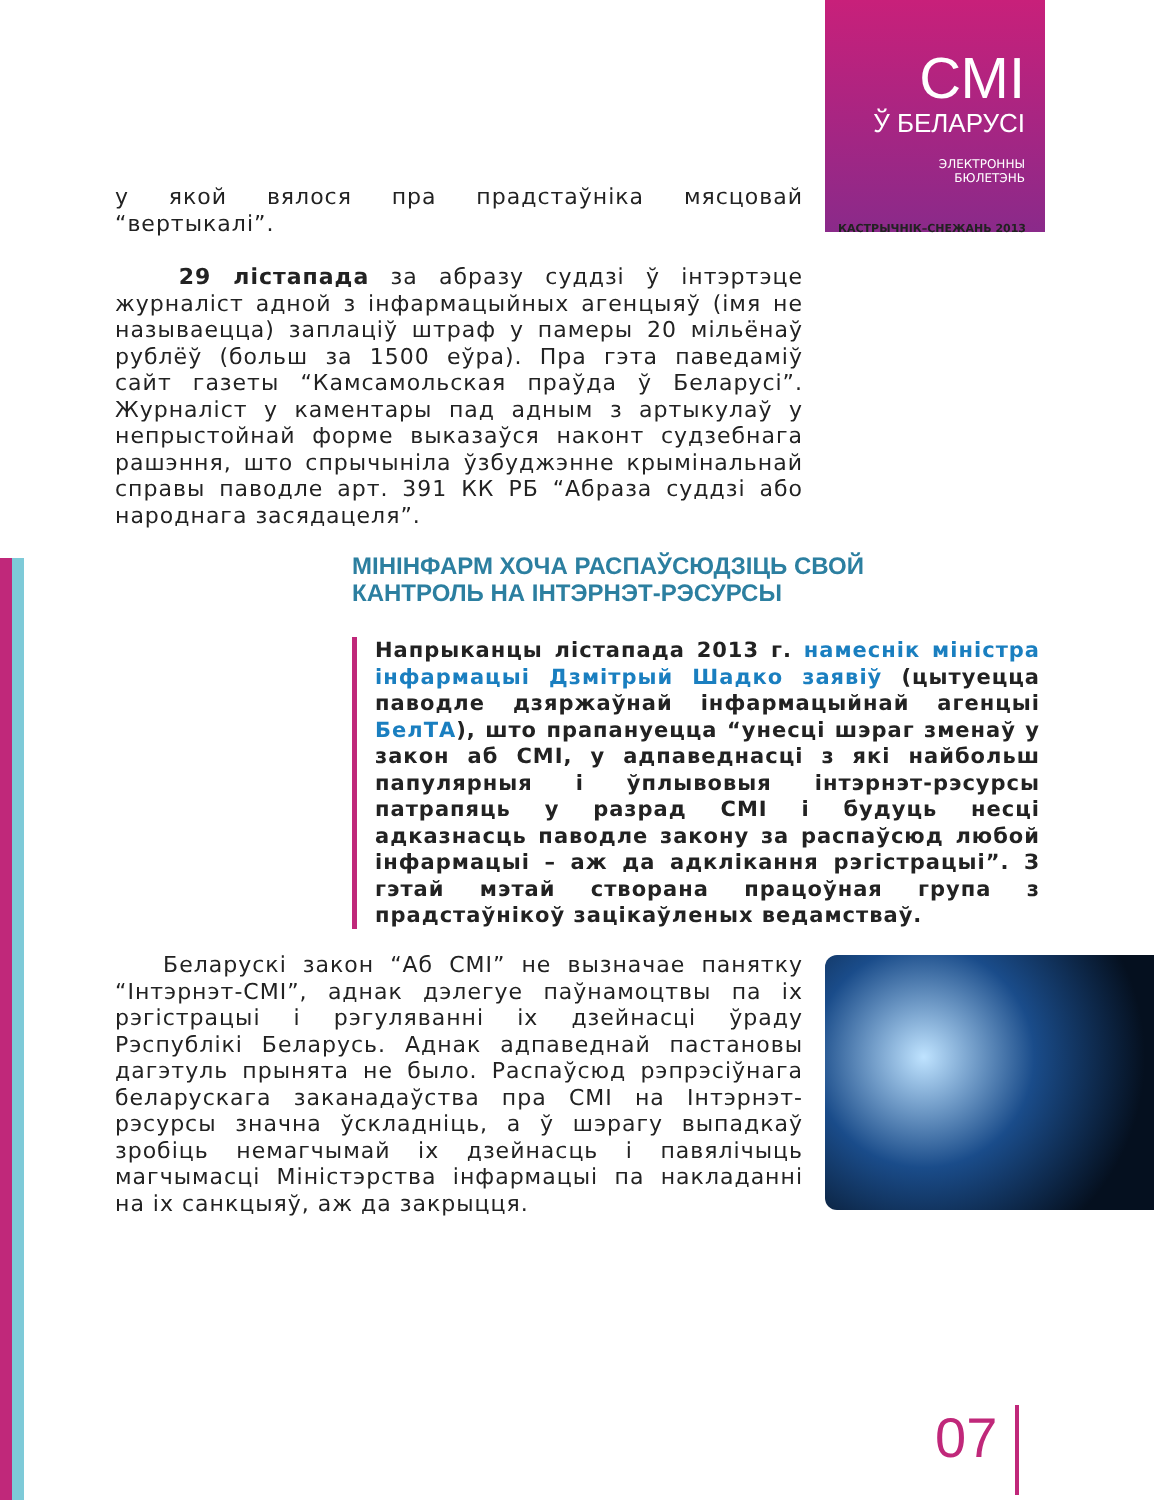СМІ
Ў БЕЛАРУСІ
ЭЛЕКТРОННЫ
БЮЛЕТЭНЬ
КАСТРЫЧНІК–СНЕЖАНЬ 2013
у якой вялося пра прадстаўніка мясцовай “вертыкалі”.
29 лістапада за абразу суддзі ў інтэртэце журналіст адной з інфармацыйных агенцыяў (імя не называецца) заплаціў штраф у памеры 20 мільёнаў рублёў (больш за 1500 еўра). Пра гэта паведаміў сайт газеты “Камсамольская праўда ў Беларусі”. Журналіст у каментары пад адным з артыкулаў у непрыстойнай форме выказаўся наконт судзебнага рашэння, што спрычыніла ўзбуджэнне крымінальнай справы паводле арт. 391 КК РБ “Абраза суддзі або народнага засядацеля”.
МІНІНФАРМ ХОЧА РАСПАЎСЮДЗІЦЬ СВОЙ
КАНТРОЛЬ НА ІНТЭРНЭТ-РЭСУРСЫ
Напрыканцы лістапада 2013 г. намеснік міністра інфармацыі Дзмітрый Шадко заявіў (цытуецца паводле дзяржаўнай інфармацыйнай агенцыі БелТА), што прапануецца “унесці шэраг зменаў у закон аб СМІ, у адпаведнасці з які найбольш папулярныя і ўплывовыя інтэрнэт-рэсурсы патрапяць у разрад СМІ і будуць несці адказнасць паводле закону за распаўсюд любой інфармацыі – аж да адклікання рэгістрацыі”. З гэтай мэтай створана працоўная група з прадстаўнікоў зацікаўленых ведамстваў.
Беларускі закон “Аб СМІ” не вызначае панятку “Інтэрнэт-СМІ”, аднак дэлегуе паўнамоцтвы па іх рэгістрацыі і рэгуляванні іх дзейнасці ўраду Рэспублікі Беларусь. Аднак адпаведнай пастановы дагэтуль прынята не было. Распаўсюд рэпрэсіўнага беларускага заканадаўства пра СМІ на Інтэрнэт-рэсурсы значна ўскладніць, а ў шэрагу выпадкаў зробіць немагчымай іх дзейнасць і павялічыць магчымасці Міністэрства інфармацыі па накладанні на іх санкцыяў, аж да закрыцця.
07